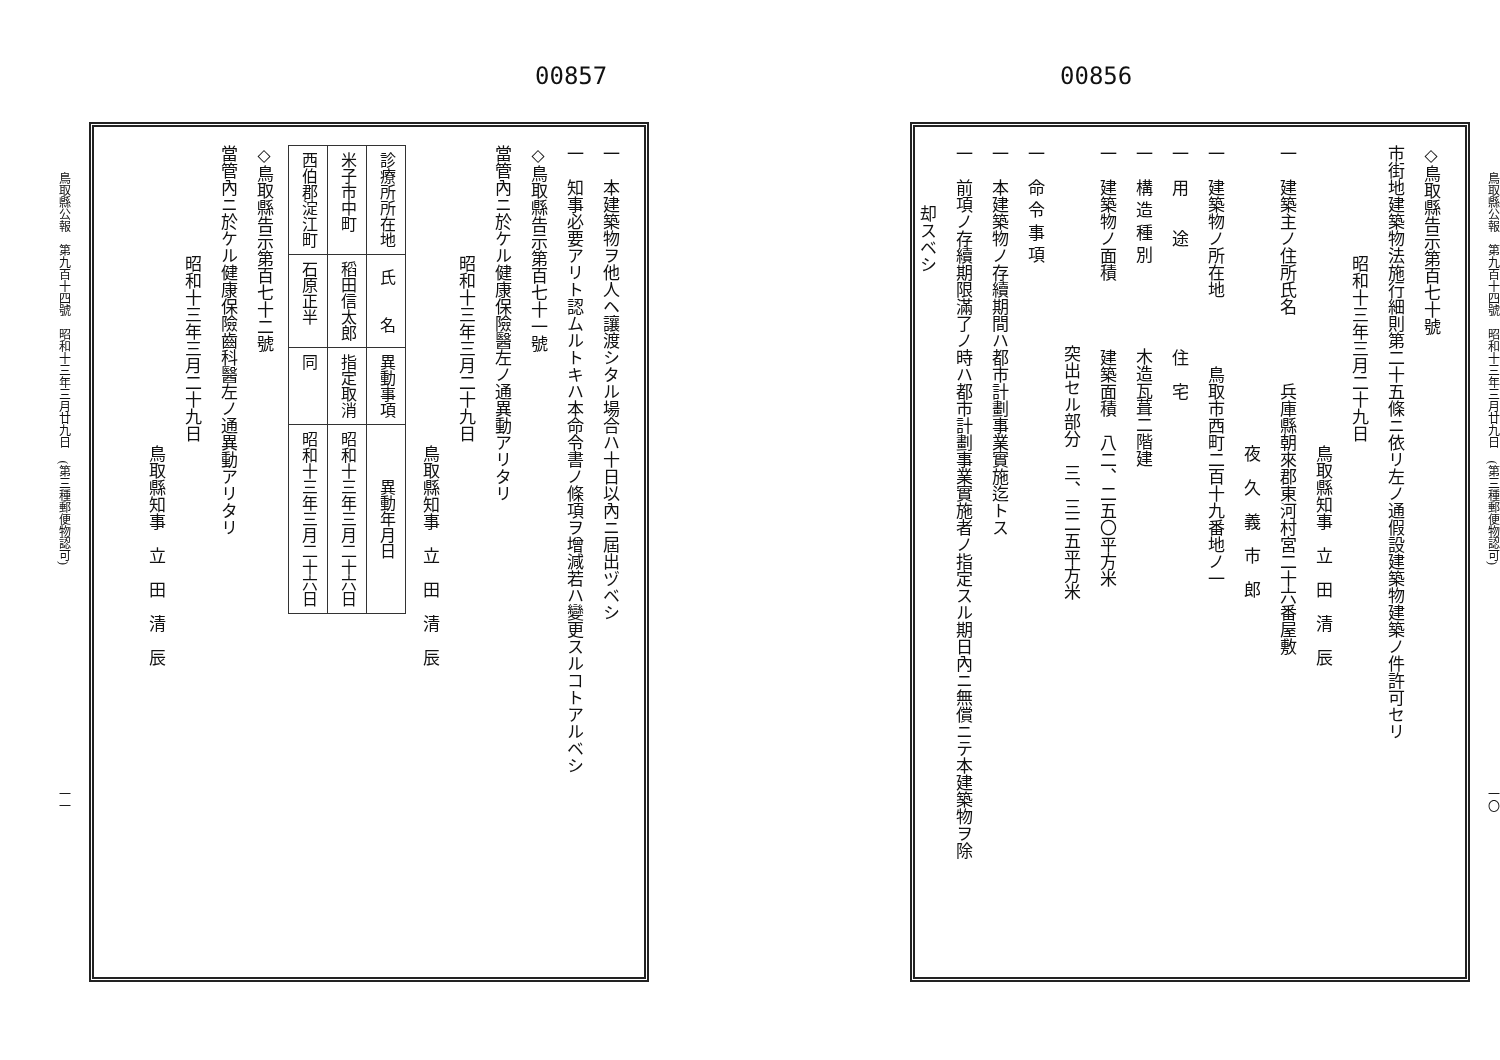00856
鳥取縣公報　第九百十四號　昭和十三年三月廿九日　(第三種郵便物認可) 一〇
◇鳥取縣告示第百七十號
市街地建築物法施行細則第二十五條ニ依リ左ノ通假設建築物建築ノ件許可セリ
昭和十三年三月二十九日
鳥取縣知事　立　田　清　辰
一　建築主ノ住所氏名　　　　兵庫縣朝來郡東河村宮二十六番屋敷
夜　久　義　市　郎
一　建築物ノ所在地　　　　鳥取市西町二百十九番地ノ一
一　用　　途　　　　　　住　宅
一　構 造 種 別　　　　　木造瓦葺二階建
一　建築物ノ面積　　　　建築面積　八二、二五〇平方米
突出セル部分　三、三二五平方米
一　命 令 事 項
一　本建築物ノ存續期間ハ都市計劃事業實施迄トス
一　前項ノ存續期限滿了ノ時ハ都市計劃事業實施者ノ指定スル期日內ニ無償ニテ本建築物ヲ除
却スベシ
00857
一　本建築物ヲ他人ヘ讓渡シタル場合ハ十日以內ニ屆出ヅベシ
一　知事必要アリト認ムルトキハ本命令書ノ條項ヲ增減若ハ變更スルコトアルベシ
◇鳥取縣告示第百七十一號
當管內ニ於ケル健康保險醫左ノ通異動アリタリ
昭和十三年三月二十九日
鳥取縣知事　立　田　清　辰
| 診療所所在地 | 氏 名 | 異動事項 | 異動年月日 |
| --- | --- | --- | --- |
| 米子市中町 | 稻田信太郎 | 指定取消 | 昭和十三年三月二十六日 |
| 西伯郡淀江町 | 石原正半 | 同 | 昭和十三年三月二十六日 |
◇鳥取縣告示第百七十二號
當管內ニ於ケル健康保險齒科醫左ノ通異動アリタリ
昭和十三年三月二十九日
鳥取縣知事　立　田　清　辰
鳥取縣公報　第九百十四號　昭和十三年三月廿九日　(第三種郵便物認可) 一一